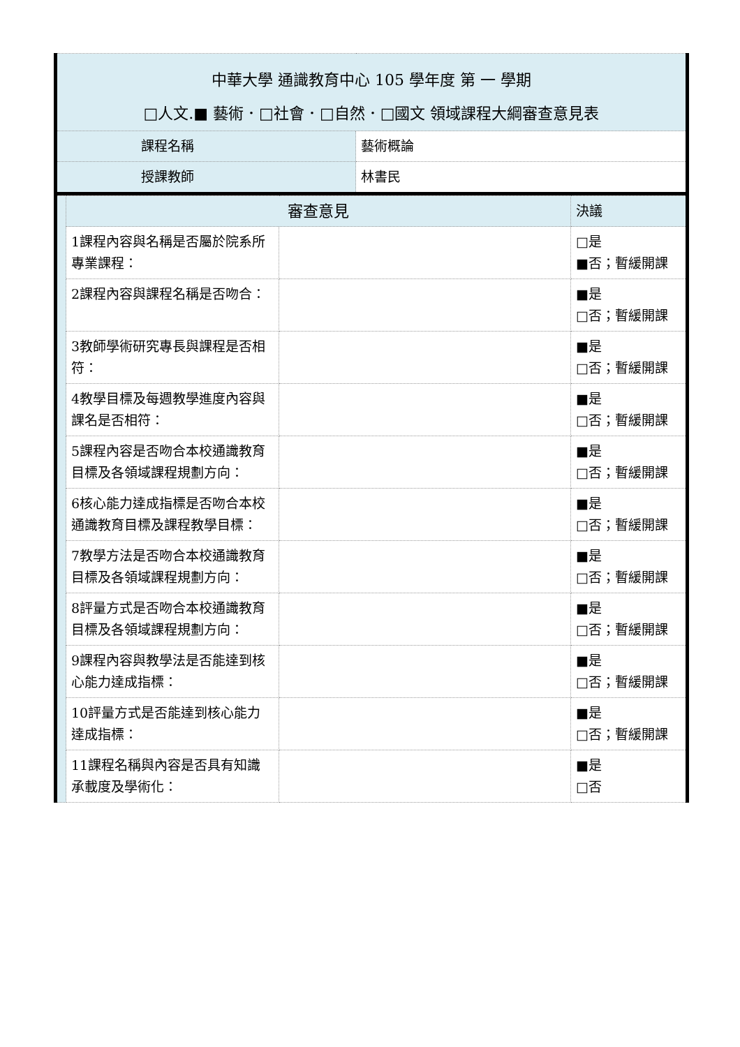| 中華大學 通識教育中心 105 學年度 第 一 學期 □人文.■ 藝術．□社會．□自然．□國文 領域課程大綱審查意見表 | |
| 課程名稱 | 藝術概論 |
| 授課教師 | 林書民 |
| | 審查意見 | | 決議 |
| | 1課程內容與名稱是否屬於院系所專業課程： | | □是 ■否；暫緩開課 |
| | 2課程內容與課程名稱是否吻合： | | ■是 □否；暫緩開課 |
| | 3教師學術研究專長與課程是否相符： | | ■是 □否；暫緩開課 |
| | 4教學目標及每週教學進度內容與課名是否相符： | | ■是 □否；暫緩開課 |
| | 5課程內容是否吻合本校通識教育目標及各領域課程規劃方向： | | ■是 □否；暫緩開課 |
| | 6核心能力達成指標是否吻合本校通識教育目標及課程教學目標： | | ■是 □否；暫緩開課 |
| | 7教學方法是否吻合本校通識教育目標及各領域課程規劃方向： | | ■是 □否；暫緩開課 |
| | 8評量方式是否吻合本校通識教育目標及各領域課程規劃方向： | | ■是 □否；暫緩開課 |
| | 9課程內容與教學法是否能達到核心能力達成指標： | | ■是 □否；暫緩開課 |
| | 10評量方式是否能達到核心能力達成指標： | | ■是 □否；暫緩開課 |
| | 11課程名稱與內容是否具有知識承載度及學術化： | | ■是 □否 |